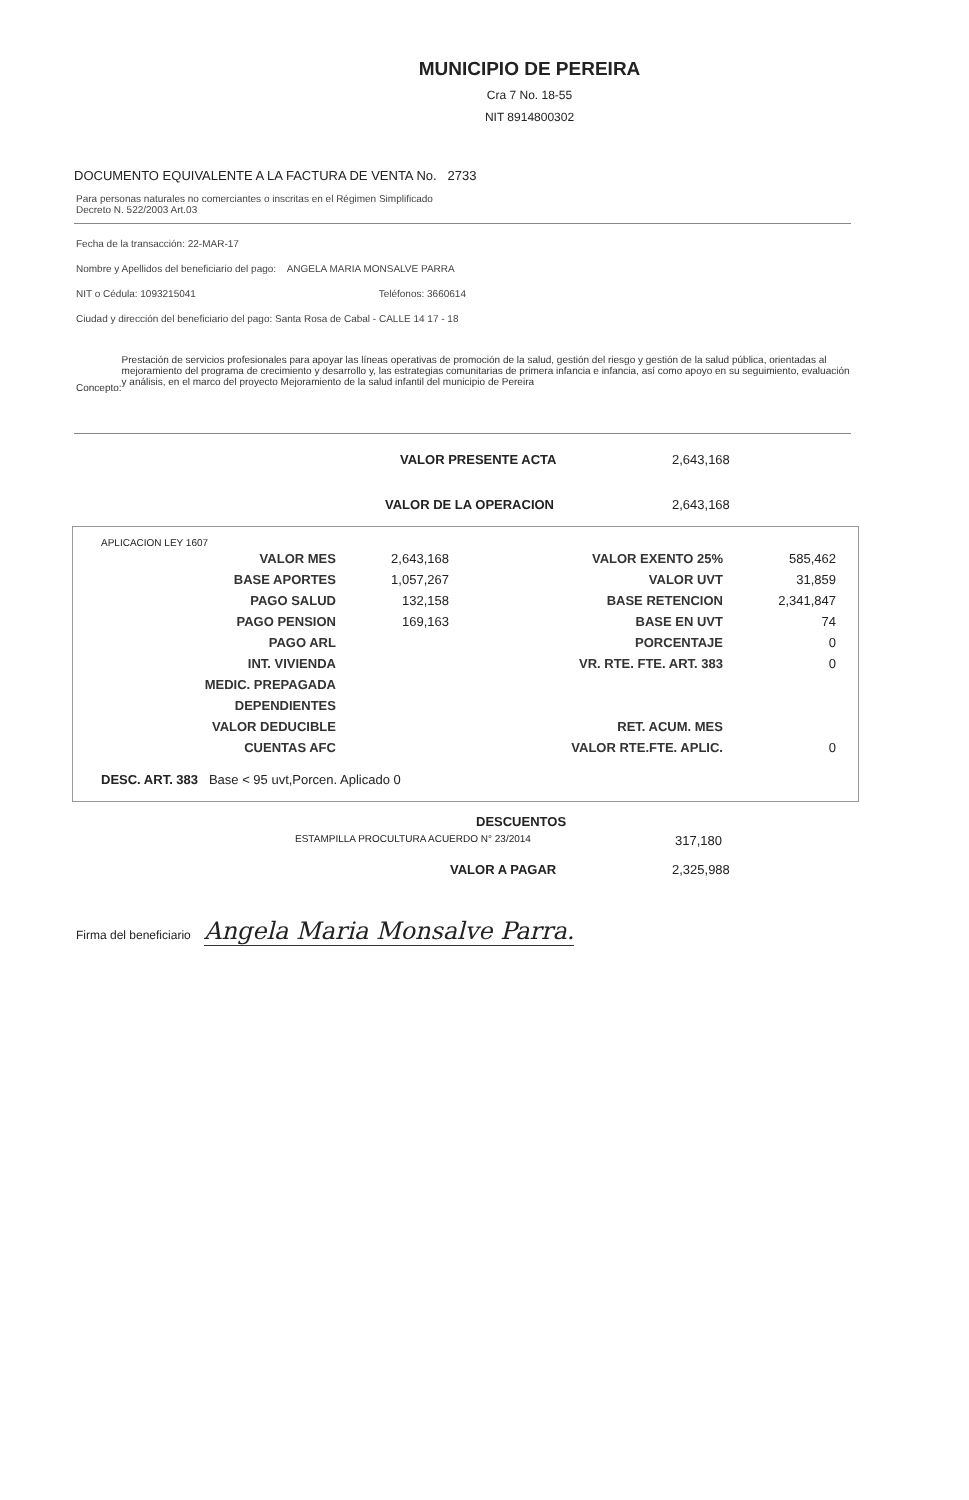MUNICIPIO DE PEREIRA
Cra 7 No. 18-55
NIT 8914800302
DOCUMENTO EQUIVALENTE A LA FACTURA DE VENTA No. 2733
Para personas naturales no comerciantes o inscritas en el Régimen Simplificado
Decreto N. 522/2003 Art.03
Fecha de la transacción: 22-MAR-17
Nombre y Apellidos del beneficiario del pago: ANGELA MARIA MONSALVE PARRA
NIT o Cédula: 1093215041 Teléfonos: 3660614
Ciudad y dirección del beneficiario del pago: Santa Rosa de Cabal - CALLE 14 17 - 18
Concepto:
Prestación de servicios profesionales para apoyar las líneas operativas de promoción de la salud, gestión del riesgo y gestión de la salud pública, orientadas al mejoramiento del programa de crecimiento y desarrollo y, las estrategias comunitarias de primera infancia e infancia, así como apoyo en su seguimiento, evaluación y análisis, en el marco del proyecto Mejoramiento de la salud infantil del municipio de Pereira
VALOR PRESENTE ACTA 2,643,168
VALOR DE LA OPERACION 2,643,168
APLICACION LEY 1607
| VALOR MES | 2,643,168 | VALOR EXENTO 25% | 585,462 |
| BASE APORTES | 1,057,267 | VALOR UVT | 31,859 |
| PAGO SALUD | 132,158 | BASE RETENCION | 2,341,847 |
| PAGO PENSION | 169,163 | BASE EN UVT | 74 |
| PAGO ARL | | PORCENTAJE | 0 |
| INT. VIVIENDA | | VR. RTE. FTE. ART. 383 | 0 |
| MEDIC. PREPAGADA | | | |
| DEPENDIENTES | | | |
| VALOR DEDUCIBLE | | RET. ACUM. MES | |
| CUENTAS AFC | | VALOR RTE.FTE. APLIC. | 0 |
DESC. ART. 383 Base < 95 uvt,Porcen. Aplicado 0
DESCUENTOS
ESTAMPILLA PROCULTURA ACUERDO N° 23/2014 317,180
VALOR A PAGAR 2,325,988
Firma del beneficiario Angela Maria Monsalve Parra.